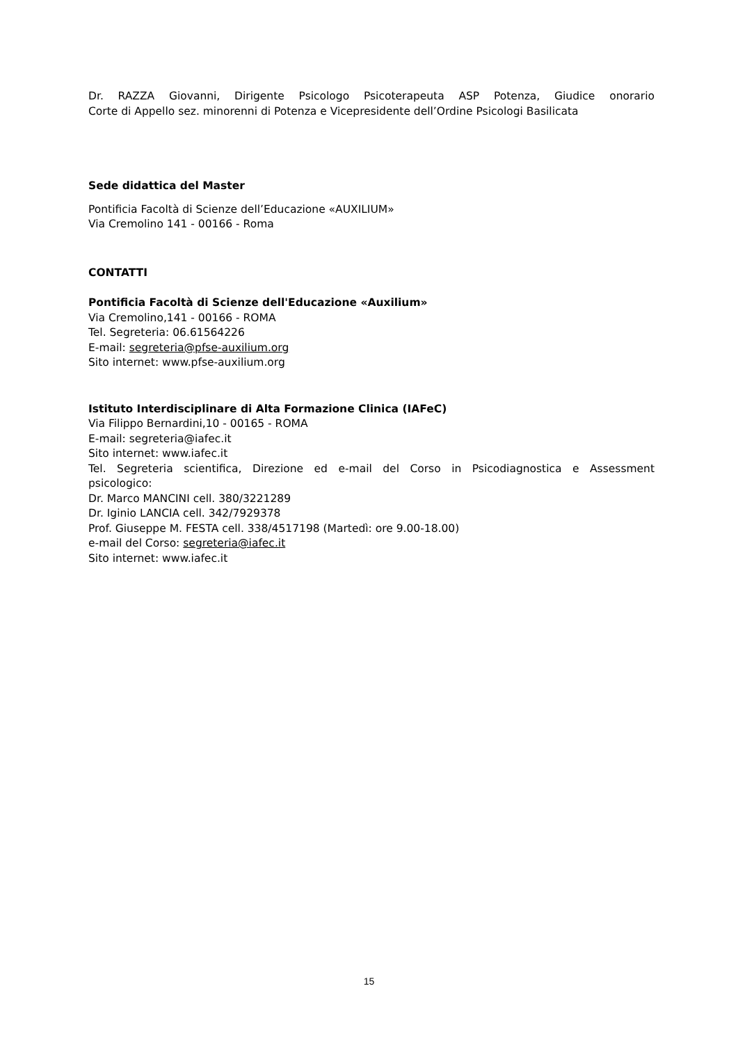Dr. RAZZA Giovanni, Dirigente Psicologo Psicoterapeuta ASP Potenza, Giudice onorario
Corte di Appello sez. minorenni di Potenza e Vicepresidente dell’Ordine Psicologi Basilicata
Sede didattica del Master
Pontificia Facoltà di Scienze dell’Educazione «AUXILIUM»
Via Cremolino 141 - 00166 - Roma
CONTATTI
Pontificia Facoltà di Scienze dell'Educazione «Auxilium»
Via Cremolino,141 - 00166 - ROMA
Tel. Segreteria: 06.61564226
E-mail: segreteria@pfse-auxilium.org
Sito internet: www.pfse-auxilium.org
Istituto Interdisciplinare di Alta Formazione Clinica (IAFeC)
Via Filippo Bernardini,10 - 00165 - ROMA
E-mail: segreteria@iafec.it
Sito internet: www.iafec.it
Tel. Segreteria scientifica, Direzione ed e-mail del Corso in Psicodiagnostica e Assessment
psicologico:
Dr. Marco MANCINI cell. 380/3221289
Dr. Iginio LANCIA cell. 342/7929378
Prof. Giuseppe M. FESTA cell. 338/4517198 (Martedì: ore 9.00-18.00)
e-mail del Corso: segreteria@iafec.it
Sito internet: www.iafec.it
15